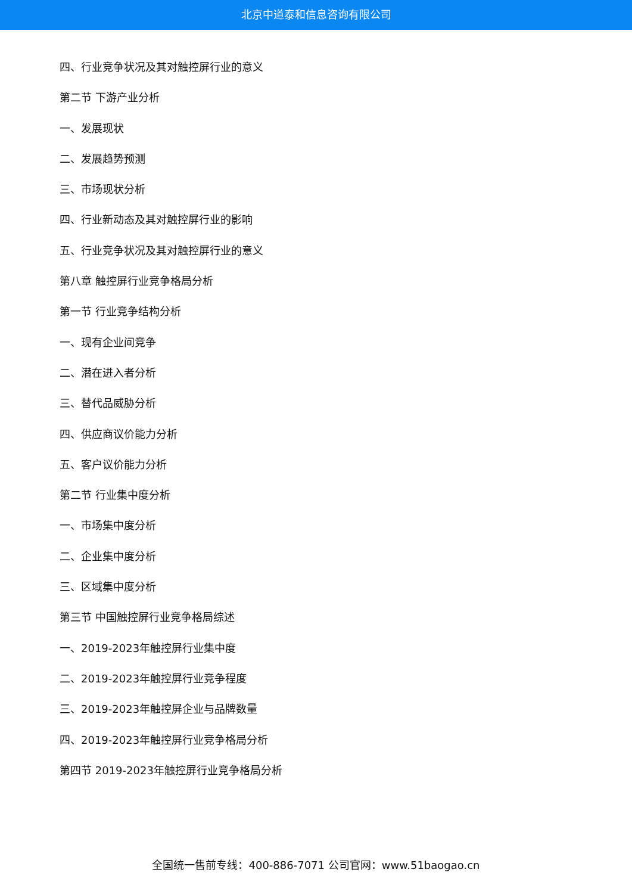北京中道泰和信息咨询有限公司
四、行业竞争状况及其对触控屏行业的意义
第二节 下游产业分析
一、发展现状
二、发展趋势预测
三、市场现状分析
四、行业新动态及其对触控屏行业的影响
五、行业竞争状况及其对触控屏行业的意义
第八章 触控屏行业竞争格局分析
第一节 行业竞争结构分析
一、现有企业间竞争
二、潜在进入者分析
三、替代品威胁分析
四、供应商议价能力分析
五、客户议价能力分析
第二节 行业集中度分析
一、市场集中度分析
二、企业集中度分析
三、区域集中度分析
第三节 中国触控屏行业竞争格局综述
一、2019-2023年触控屏行业集中度
二、2019-2023年触控屏行业竞争程度
三、2019-2023年触控屏企业与品牌数量
四、2019-2023年触控屏行业竞争格局分析
第四节 2019-2023年触控屏行业竞争格局分析
全国统一售前专线：400-886-7071 公司官网：www.51baogao.cn